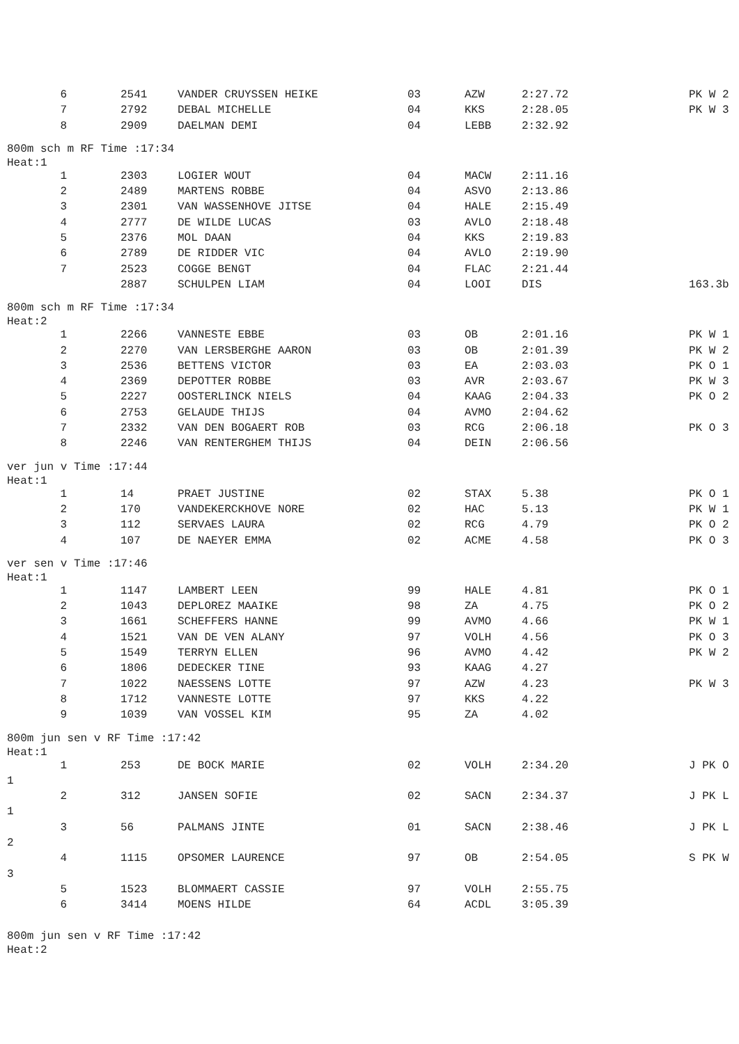| 6 | 2541 | VANDER CRUYSSEN HEIKE | 03 | AZW | 2:27.72 | PK W 2 |
| 7 | 2792 | DEBAL MICHELLE | 04 | KKS | 2:28.05 | PK W 3 |
| 8 | 2909 | DAELMAN DEMI | 04 | LEBB | 2:32.92 | |
800m sch m RF Time :17:34
Heat:1
| 1 | 2303 | LOGIER WOUT | 04 | MACW | 2:11.16 | |
| 2 | 2489 | MARTENS ROBBE | 04 | ASVO | 2:13.86 | |
| 3 | 2301 | VAN WASSENHOVE JITSE | 04 | HALE | 2:15.49 | |
| 4 | 2777 | DE WILDE LUCAS | 03 | AVLO | 2:18.48 | |
| 5 | 2376 | MOL DAAN | 04 | KKS | 2:19.83 | |
| 6 | 2789 | DE RIDDER VIC | 04 | AVLO | 2:19.90 | |
| 7 | 2523 | COGGE BENGT | 04 | FLAC | 2:21.44 | |
| | 2887 | SCHULPEN LIAM | 04 | LOOI | DIS | 163.3b |
800m sch m RF Time :17:34
Heat:2
| 1 | 2266 | VANNESTE EBBE | 03 | OB | 2:01.16 | PK W 1 |
| 2 | 2270 | VAN LERSBERGHE AARON | 03 | OB | 2:01.39 | PK W 2 |
| 3 | 2536 | BETTENS VICTOR | 03 | EA | 2:03.03 | PK O 1 |
| 4 | 2369 | DEPOTTER ROBBE | 03 | AVR | 2:03.67 | PK W 3 |
| 5 | 2227 | OOSTERLINCK NIELS | 04 | KAAG | 2:04.33 | PK O 2 |
| 6 | 2753 | GELAUDE THIJS | 04 | AVMO | 2:04.62 | |
| 7 | 2332 | VAN DEN BOGAERT ROB | 03 | RCG | 2:06.18 | PK O 3 |
| 8 | 2246 | VAN RENTERGHEM THIJS | 04 | DEIN | 2:06.56 | |
ver jun v Time :17:44
Heat:1
| 1 | 14 | PRAET JUSTINE | 02 | STAX | 5.38 | PK O 1 |
| 2 | 170 | VANDEKERCKHOVE NORE | 02 | HAC | 5.13 | PK W 1 |
| 3 | 112 | SERVAES LAURA | 02 | RCG | 4.79 | PK O 2 |
| 4 | 107 | DE NAEYER EMMA | 02 | ACME | 4.58 | PK O 3 |
ver sen v Time :17:46
Heat:1
| 1 | 1147 | LAMBERT LEEN | 99 | HALE | 4.81 | PK O 1 |
| 2 | 1043 | DEPLOREZ MAAIKE | 98 | ZA | 4.75 | PK O 2 |
| 3 | 1661 | SCHEFFERS HANNE | 99 | AVMO | 4.66 | PK W 1 |
| 4 | 1521 | VAN DE VEN ALANY | 97 | VOLH | 4.56 | PK O 3 |
| 5 | 1549 | TERRYN ELLEN | 96 | AVMO | 4.42 | PK W 2 |
| 6 | 1806 | DEDECKER TINE | 93 | KAAG | 4.27 | |
| 7 | 1022 | NAESSENS LOTTE | 97 | AZW | 4.23 | PK W 3 |
| 8 | 1712 | VANNESTE LOTTE | 97 | KKS | 4.22 | |
| 9 | 1039 | VAN VOSSEL KIM | 95 | ZA | 4.02 | |
800m jun sen v RF Time :17:42
Heat:1
| 1 | 253 | DE BOCK MARIE | 02 | VOLH | 2:34.20 | J PK O |
| 1 | | | | | | |
| 2 | 312 | JANSEN SOFIE | 02 | SACN | 2:34.37 | J PK L |
| 1 | | | | | | |
| 3 | 56 | PALMANS JINTE | 01 | SACN | 2:38.46 | J PK L |
| 2 | | | | | | |
| 4 | 1115 | OPSOMER LAURENCE | 97 | OB | 2:54.05 | S PK W |
| 3 | | | | | | |
| 5 | 1523 | BLOMMAERT CASSIE | 97 | VOLH | 2:55.75 | |
| 6 | 3414 | MOENS HILDE | 64 | ACDL | 3:05.39 | |
800m jun sen v RF Time :17:42
Heat:2